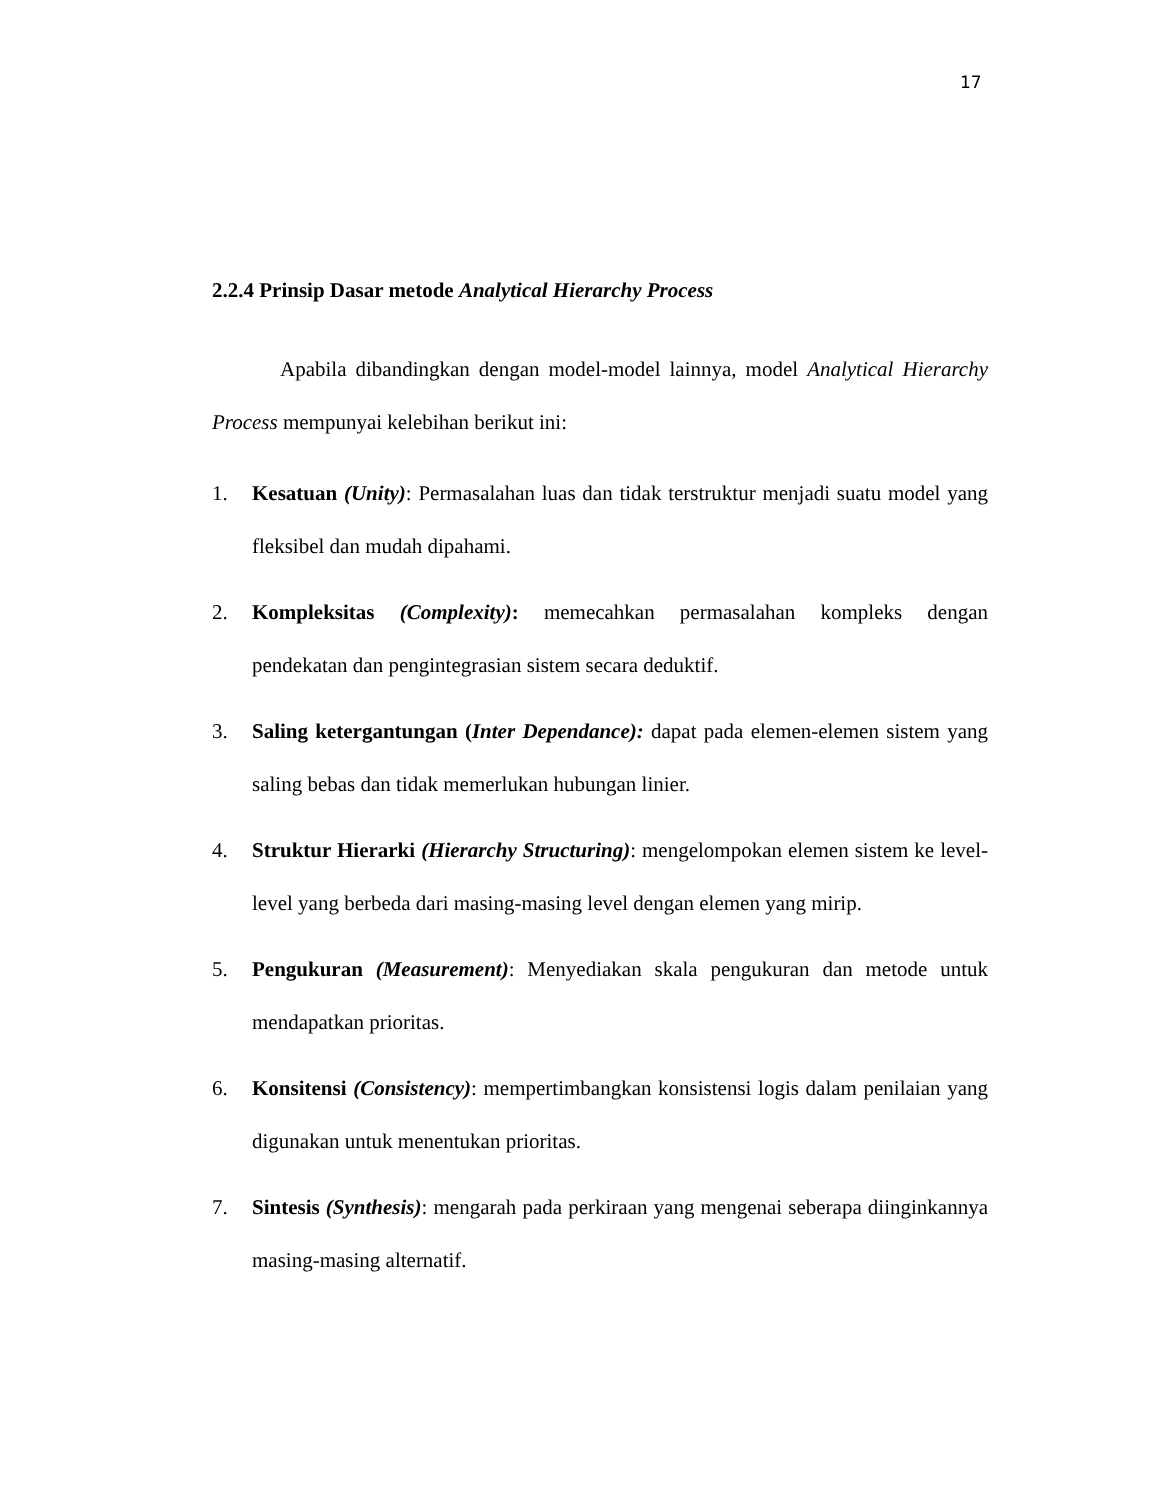17
2.2.4 Prinsip Dasar metode Analytical Hierarchy Process
Apabila dibandingkan dengan model-model lainnya, model Analytical Hierarchy Process mempunyai kelebihan berikut ini:
1. Kesatuan (Unity): Permasalahan luas dan tidak terstruktur menjadi suatu model yang fleksibel dan mudah dipahami.
2. Kompleksitas (Complexity): memecahkan permasalahan kompleks dengan pendekatan dan pengintegrasian sistem secara deduktif.
3. Saling ketergantungan (Inter Dependance): dapat pada elemen-elemen sistem yang saling bebas dan tidak memerlukan hubungan linier.
4. Struktur Hierarki (Hierarchy Structuring): mengelompokan elemen sistem ke level-level yang berbeda dari masing-masing level dengan elemen yang mirip.
5. Pengukuran (Measurement): Menyediakan skala pengukuran dan metode untuk mendapatkan prioritas.
6. Konsitensi (Consistency): mempertimbangkan konsistensi logis dalam penilaian yang digunakan untuk menentukan prioritas.
7. Sintesis (Synthesis): mengarah pada perkiraan yang mengenai seberapa diinginkannya masing-masing alternatif.